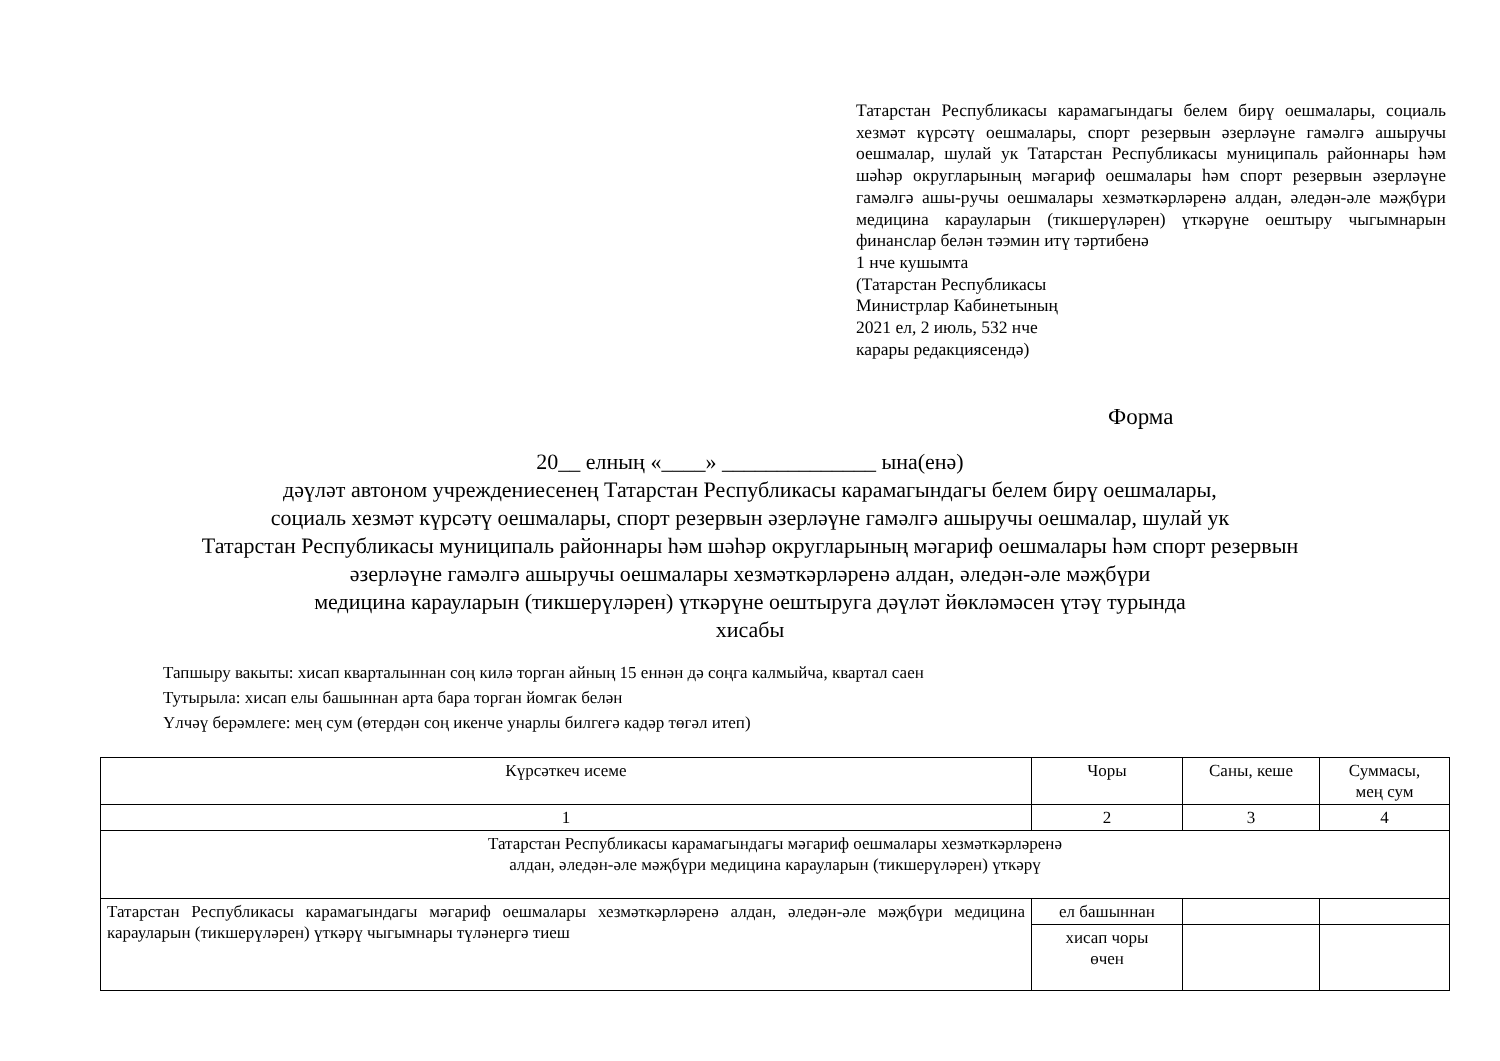Татарстан Республикасы карамагындагы белем бирү оешмалары, социаль хезмәт күрсәтү оешмалары, спорт резервын әзерләүне гамәлгә ашыручы оешмалар, шулай ук Татарстан Республикасы муниципаль районнары һәм шәһәр округларының мәгариф оешмалары һәм спорт резервын әзерләүне гамәлгә ашы-ручы оешмалары хезмәткәрләренә алдан, әледән-әле мәҗбүри медицина карауларын (тикшерүләрен) үткәрүне оештыру чыгымнарын финанслар белән тәэмин итү тәртибенә
1 нче кушымта
(Татарстан Республикасы
Министрлар Кабинетының
2021 ел, 2 июль, 532 нче
карары редакциясендә)
Форма
20__ елның «____» ______________ ына(енә)
дәүләт автоном учреждениесенең Татарстан Республикасы карамагындагы белем бирү оешмалары,
социаль хезмәт күрсәтү оешмалары, спорт резервын әзерләүне гамәлгә ашыручы оешмалар, шулай ук
Татарстан Республикасы муниципаль районнары һәм шәһәр округларының мәгариф оешмалары һәм спорт резервын
әзерләүне гамәлгә ашыручы оешмалары хезмәткәрләренә алдан, әледән-әле мәҗбүри
медицина карауларын (тикшерүләрен) үткәрүне оештыруга дәүләт йөкләмәсен үтәү турында
хисабы
Тапшыру вакыты: хисап кварталыннан соң килә торган айның 15 еннән дә соңга калмыйча, квартал саен
Тутырыла: хисап елы башыннан арта бара торган йомгак белән
Үлчәү берәмлеге: мең сум (өтердән соң икенче унарлы билгегә кадәр төгәл итеп)
| Күрсәткеч исеме | Чоры | Саны, кеше | Суммасы, мең сум |
| --- | --- | --- | --- |
| 1 | 2 | 3 | 4 |
| Татарстан Республикасы карамагындагы мәгариф оешмалары хезмәткәрләренә алдан, әледән-әле мәҗбүри медицина карауларын (тикшерүләрен) үткәрү | | | |
| Татарстан Республикасы карамагындагы мәгариф оешмалары хезмәткәрләренә алдан, әледән-әле мәҗбүри медицина карауларын (тикшерүләрен) үткәрү чыгымнары түләнергә тиеш | ел башыннан | | |
| | хисап чоры өчен | | |